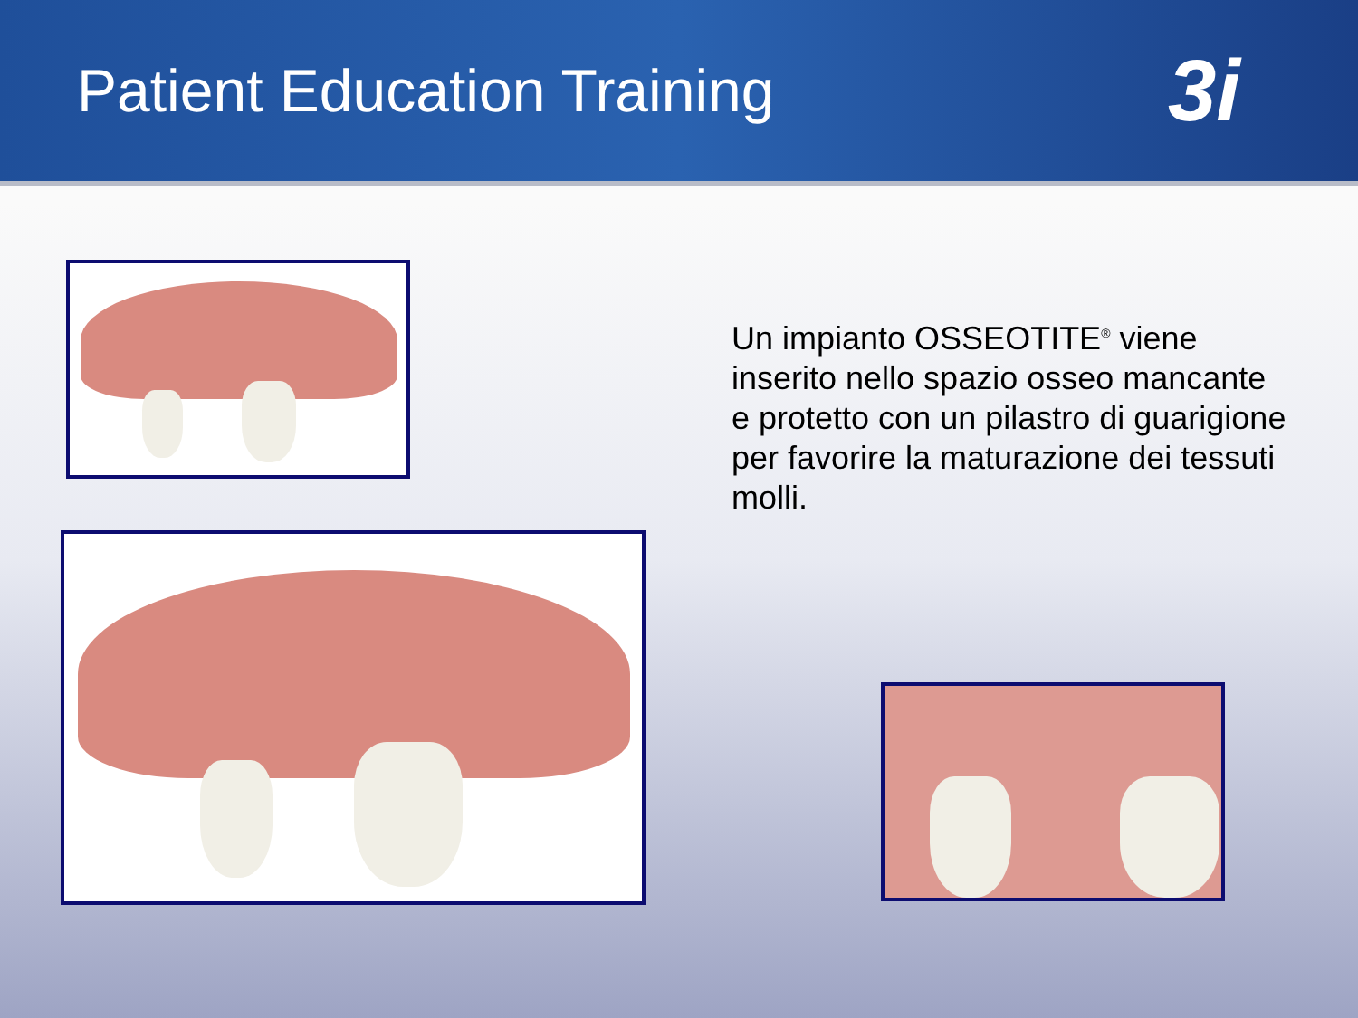Patient Education Training
3i
Un impianto OSSEOTITE<sup>®</sup> viene inserito nello spazio osseo mancante e protetto con un pilastro di guarigione per favorire la maturazione dei tessuti molli.